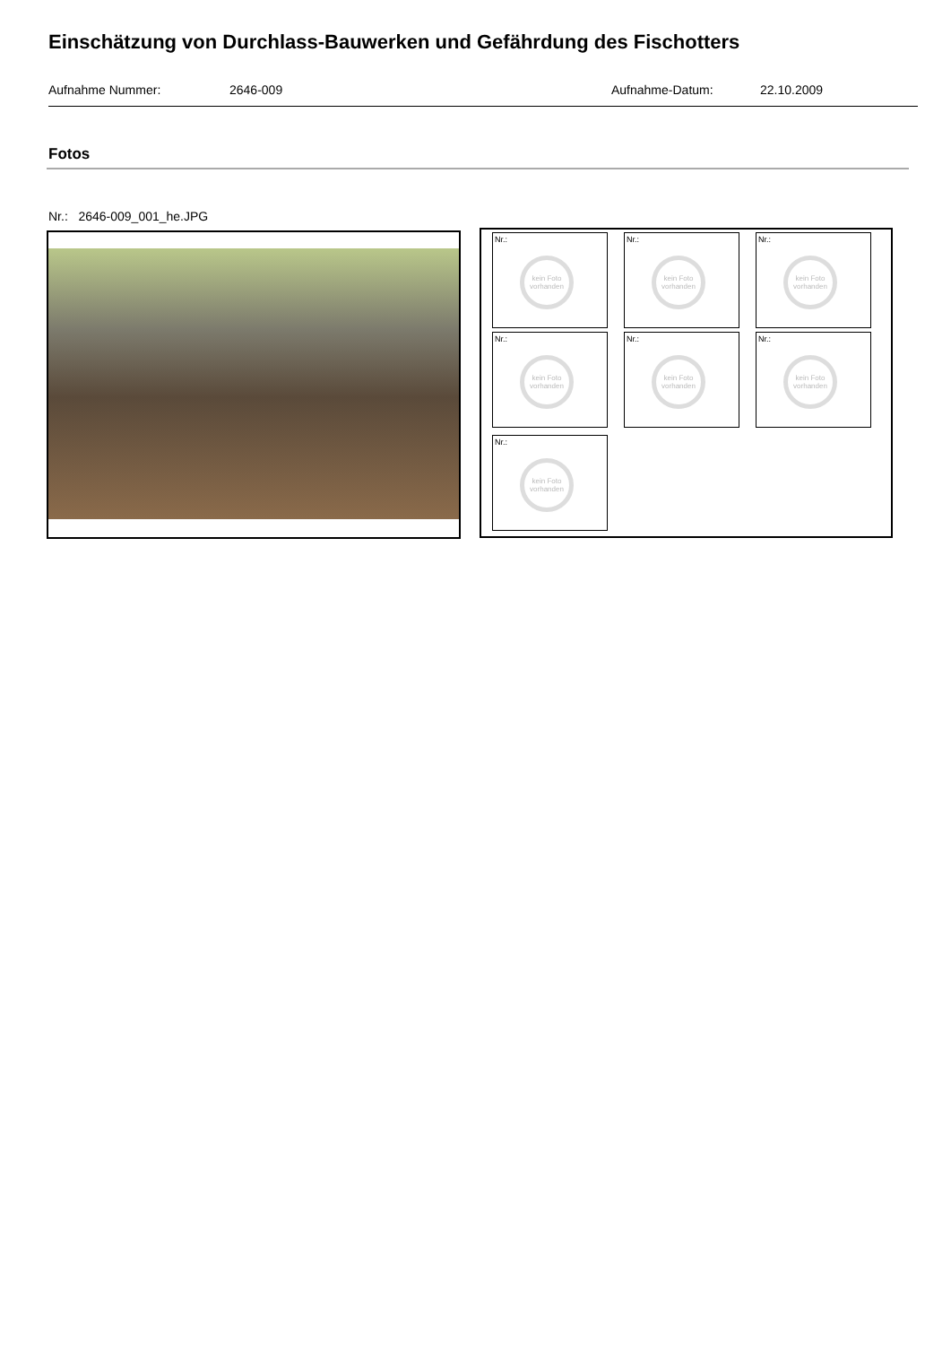Einschätzung von Durchlass-Bauwerken und Gefährdung des Fischotters
Aufnahme Nummer: 2646-009 Aufnahme-Datum: 22.10.2009
Fotos
Nr.: 2646-009_001_he.JPG
Nr.:
kein Foto vorhanden
Nr.:
kein Foto vorhanden
Nr.:
kein Foto vorhanden
Nr.:
kein Foto vorhanden
Nr.:
kein Foto vorhanden
Nr.:
kein Foto vorhanden
Nr.:
kein Foto vorhanden